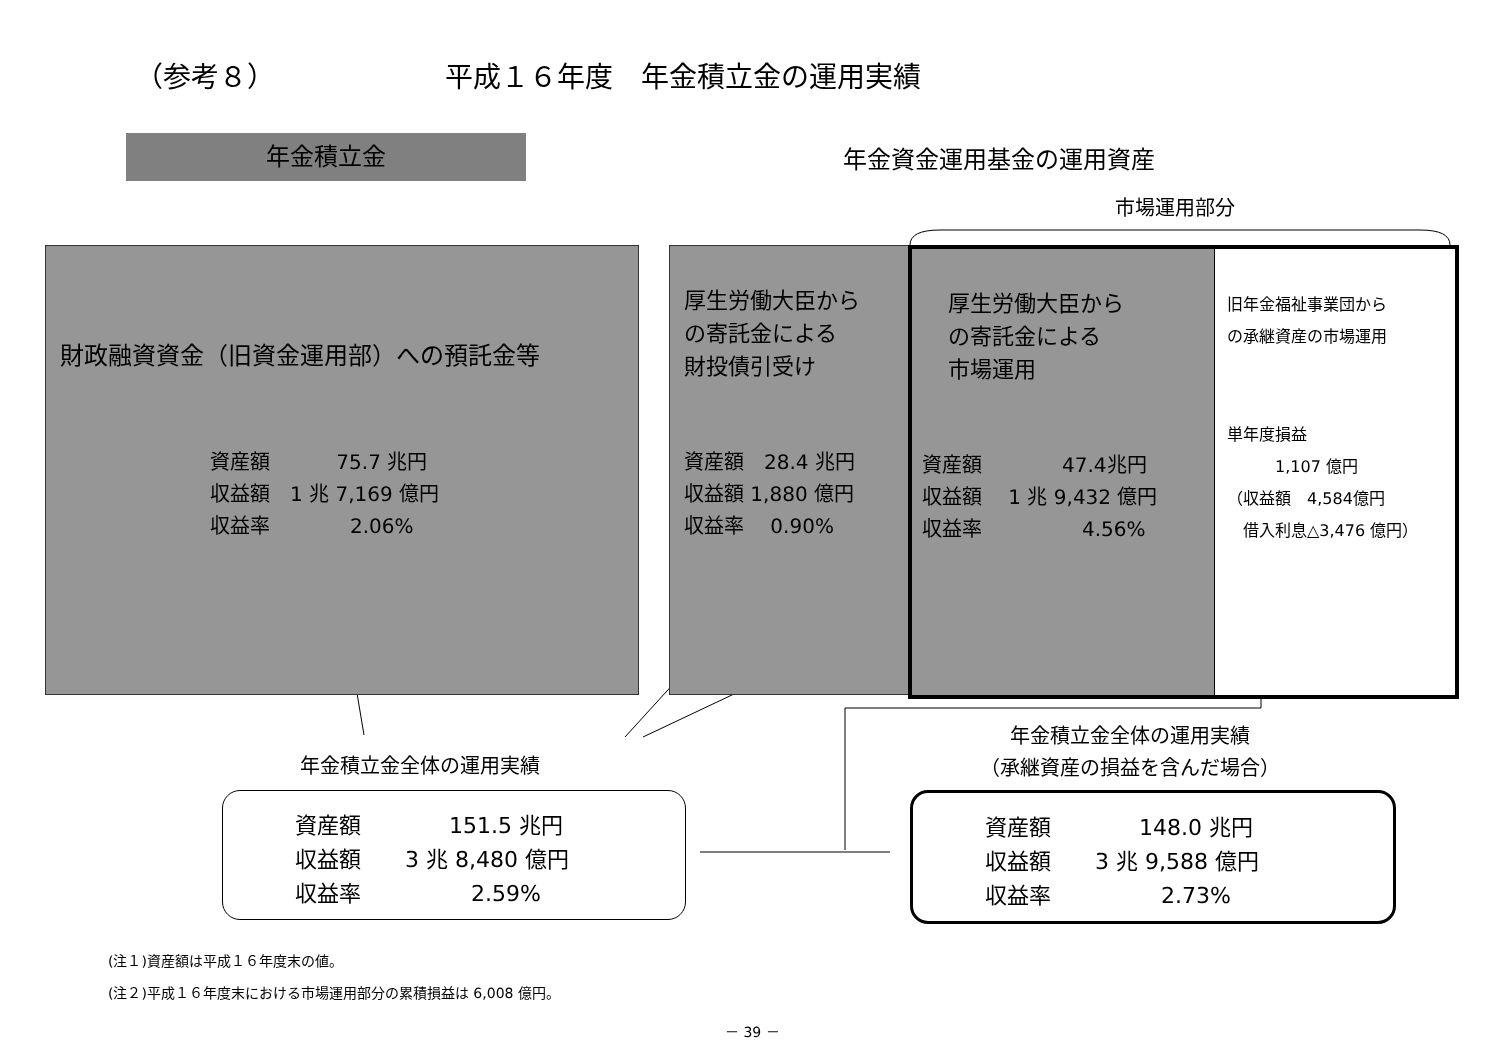（参考８） 平成１６年度　年金積立金の運用実績
年金積立金 年金資金運用基金の運用資産
市場運用部分
財政融資資金（旧資金運用部）への預託金等
資産額　　　 75.7 兆円
収益額　1 兆 7,169 億円
収益率　　　　2.06%
厚生労働大臣から
の寄託金による
財投債引受け
資産額　28.4 兆円
収益額 1,880 億円
収益率　 0.90%
厚生労働大臣から
の寄託金による
市場運用
資産額　　　　47.4兆円
収益額　 1 兆 9,432 億円
収益率　　　　　4.56%
旧年金福祉事業団から
の承継資産の市場運用
単年度損益
　　　1,107 億円
（収益額　4,584億円
　借入利息△3,476 億円）
年金積立金全体の運用実績
年金積立金全体の運用実績
（承継資産の損益を含んだ場合）
資産額　　　　151.5 兆円
収益額　　3 兆 8,480 億円
収益率　　　　　2.59%
資産額　　　　148.0 兆円
収益額　　3 兆 9,588 億円
収益率　　　　　2.73%
(注１)資産額は平成１６年度末の値。
(注２)平成１６年度末における市場運用部分の累積損益は 6,008 億円。
－ 39 －